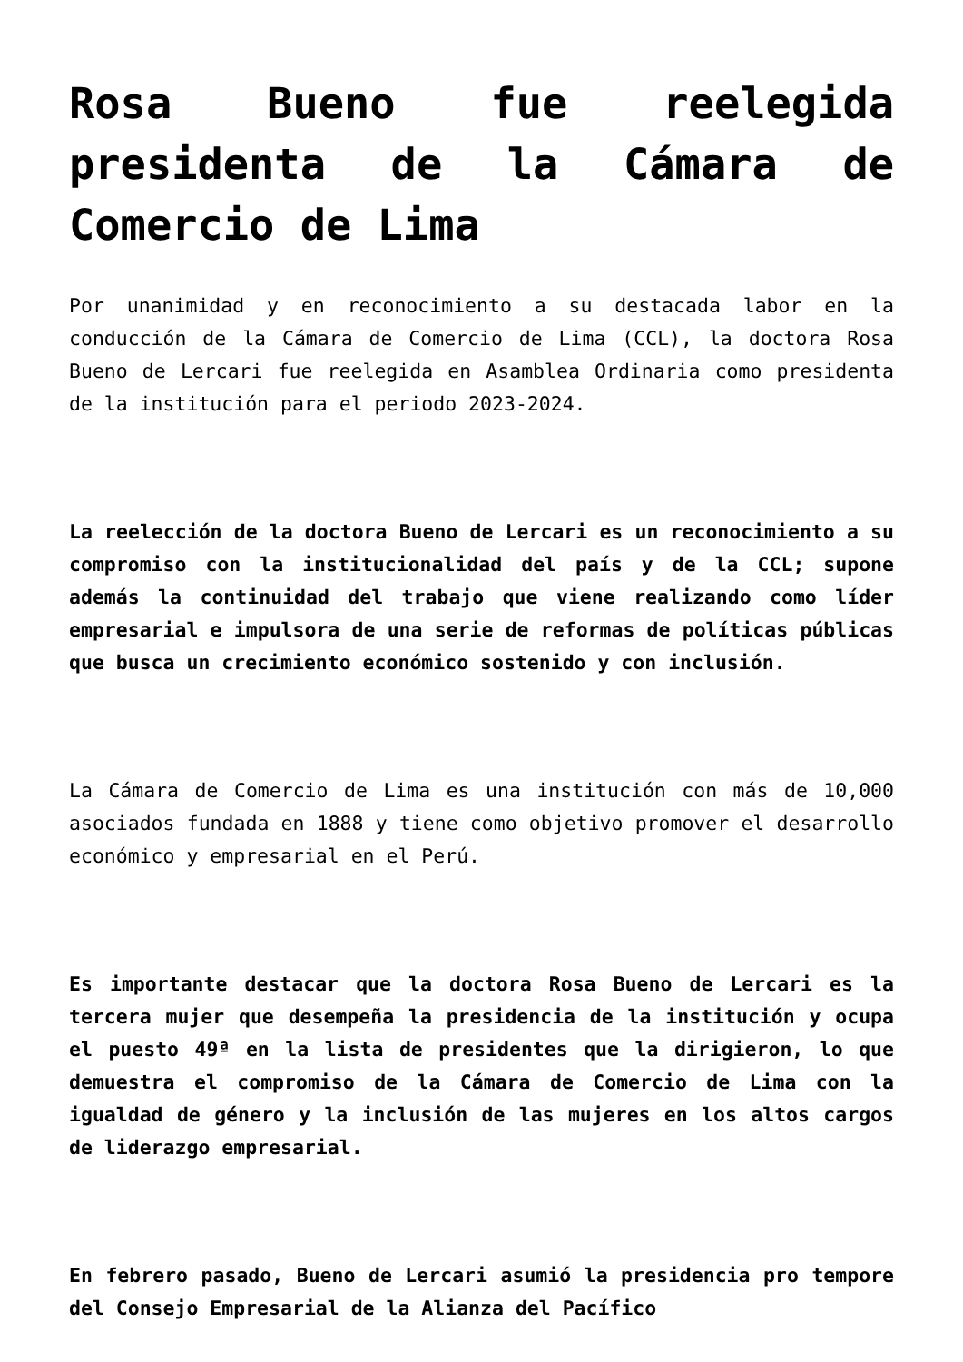Rosa Bueno fue reelegida presidenta de la Cámara de Comercio de Lima
Por unanimidad y en reconocimiento a su destacada labor en la conducción de la Cámara de Comercio de Lima (CCL), la doctora Rosa Bueno de Lercari fue reelegida en Asamblea Ordinaria como presidenta de la institución para el periodo 2023-2024.
La reelección de la doctora Bueno de Lercari es un reconocimiento a su compromiso con la institucionalidad del país y de la CCL; supone además la continuidad del trabajo que viene realizando como líder empresarial e impulsora de una serie de reformas de políticas públicas que busca un crecimiento económico sostenido y con inclusión.
La Cámara de Comercio de Lima es una institución con más de 10,000 asociados fundada en 1888 y tiene como objetivo promover el desarrollo económico y empresarial en el Perú.
Es importante destacar que la doctora Rosa Bueno de Lercari es la tercera mujer que desempeña la presidencia de la institución y ocupa el puesto 49ª en la lista de presidentes que la dirigieron, lo que demuestra el compromiso de la Cámara de Comercio de Lima con la igualdad de género y la inclusión de las mujeres en los altos cargos de liderazgo empresarial.
En febrero pasado, Bueno de Lercari asumió la presidencia pro tempore del Consejo Empresarial de la Alianza del Pacífico